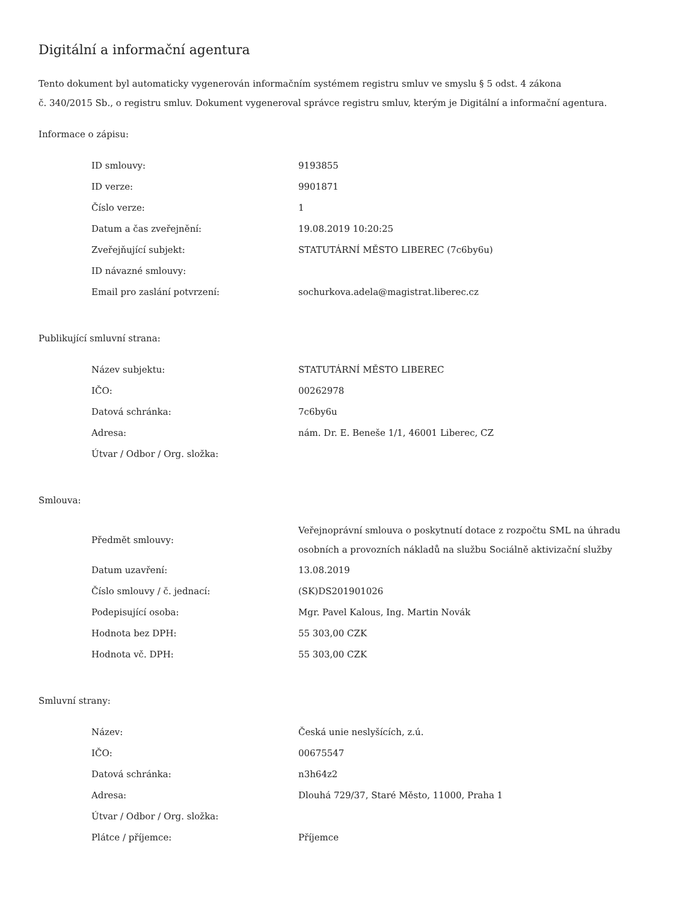Digitální a informační agentura
Tento dokument byl automaticky vygenerován informačním systémem registru smluv ve smyslu § 5 odst. 4 zákona
č. 340/2015 Sb., o registru smluv. Dokument vygeneroval správce registru smluv, kterým je Digitální a informační agentura.
Informace o zápisu:
| ID smlouvy: | 9193855 |
| ID verze: | 9901871 |
| Číslo verze: | 1 |
| Datum a čas zveřejnění: | 19.08.2019 10:20:25 |
| Zveřejňující subjekt: | STATUTÁRNÍ MĚSTO LIBEREC (7c6by6u) |
| ID návazné smlouvy: | |
| Email pro zaslání potvrzení: | sochurkova.adela@magistrat.liberec.cz |
Publikující smluvní strana:
| Název subjektu: | STATUTÁRNÍ MĚSTO LIBEREC |
| IČO: | 00262978 |
| Datová schránka: | 7c6by6u |
| Adresa: | nám. Dr. E. Beneše 1/1, 46001 Liberec, CZ |
| Útvar / Odbor / Org. složka: | |
Smlouva:
| Předmět smlouvy: | Veřejnoprávní smlouva o poskytnutí dotace z rozpočtu SML na úhradu osobních a provozních nákladů na službu Sociálně aktivizační služby |
| Datum uzavření: | 13.08.2019 |
| Číslo smlouvy / č. jednací: | (SK)DS201901026 |
| Podepisující osoba: | Mgr. Pavel Kalous, Ing. Martin Novák |
| Hodnota bez DPH: | 55 303,00 CZK |
| Hodnota vč. DPH: | 55 303,00 CZK |
Smluvní strany:
| Název: | Česká unie neslyšících, z.ú. |
| IČO: | 00675547 |
| Datová schránka: | n3h64z2 |
| Adresa: | Dlouhá 729/37, Staré Město, 11000, Praha 1 |
| Útvar / Odbor / Org. složka: | |
| Plátce / příjemce: | Příjemce |